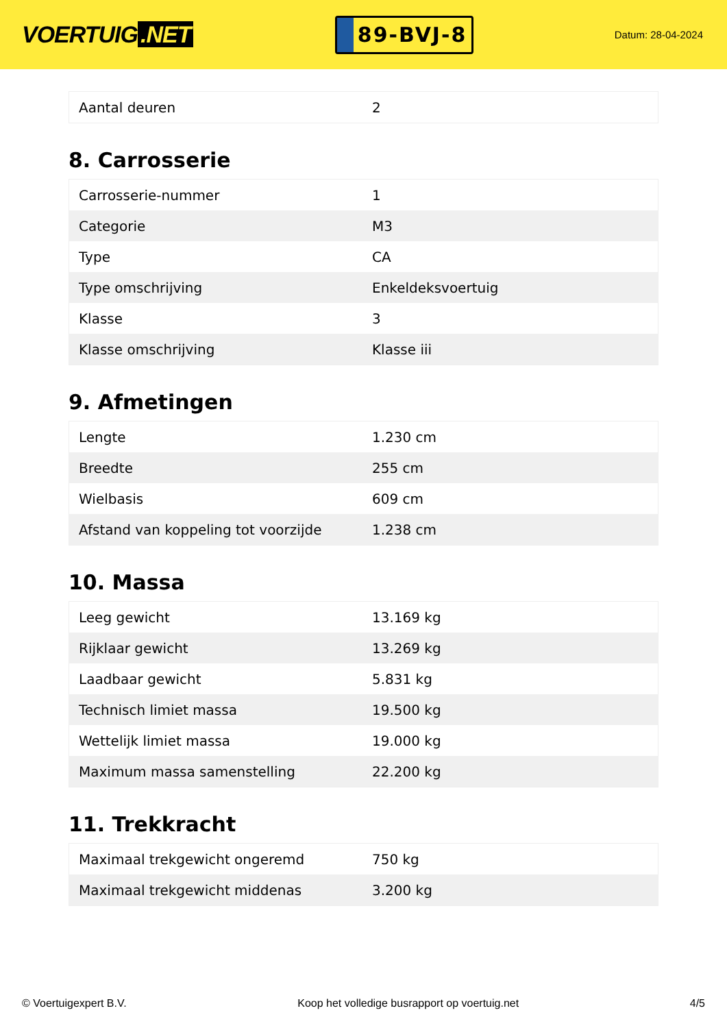VOERTUIG.NET
89-BVJ-8
Datum: 28-04-2024
| Aantal deuren | 2 |
8. Carrosserie
| Carrosserie-nummer | 1 |
| Categorie | M3 |
| Type | CA |
| Type omschrijving | Enkeldeksvoertuig |
| Klasse | 3 |
| Klasse omschrijving | Klasse iii |
9. Afmetingen
| Lengte | 1.230 cm |
| Breedte | 255 cm |
| Wielbasis | 609 cm |
| Afstand van koppeling tot voorzijde | 1.238 cm |
10. Massa
| Leeg gewicht | 13.169 kg |
| Rijklaar gewicht | 13.269 kg |
| Laadbaar gewicht | 5.831 kg |
| Technisch limiet massa | 19.500 kg |
| Wettelijk limiet massa | 19.000 kg |
| Maximum massa samenstelling | 22.200 kg |
11. Trekkracht
| Maximaal trekgewicht ongeremd | 750 kg |
| Maximaal trekgewicht middenas | 3.200 kg |
© Voertuigexpert B.V. Koop het volledige busrapport op voertuig.net 4/5